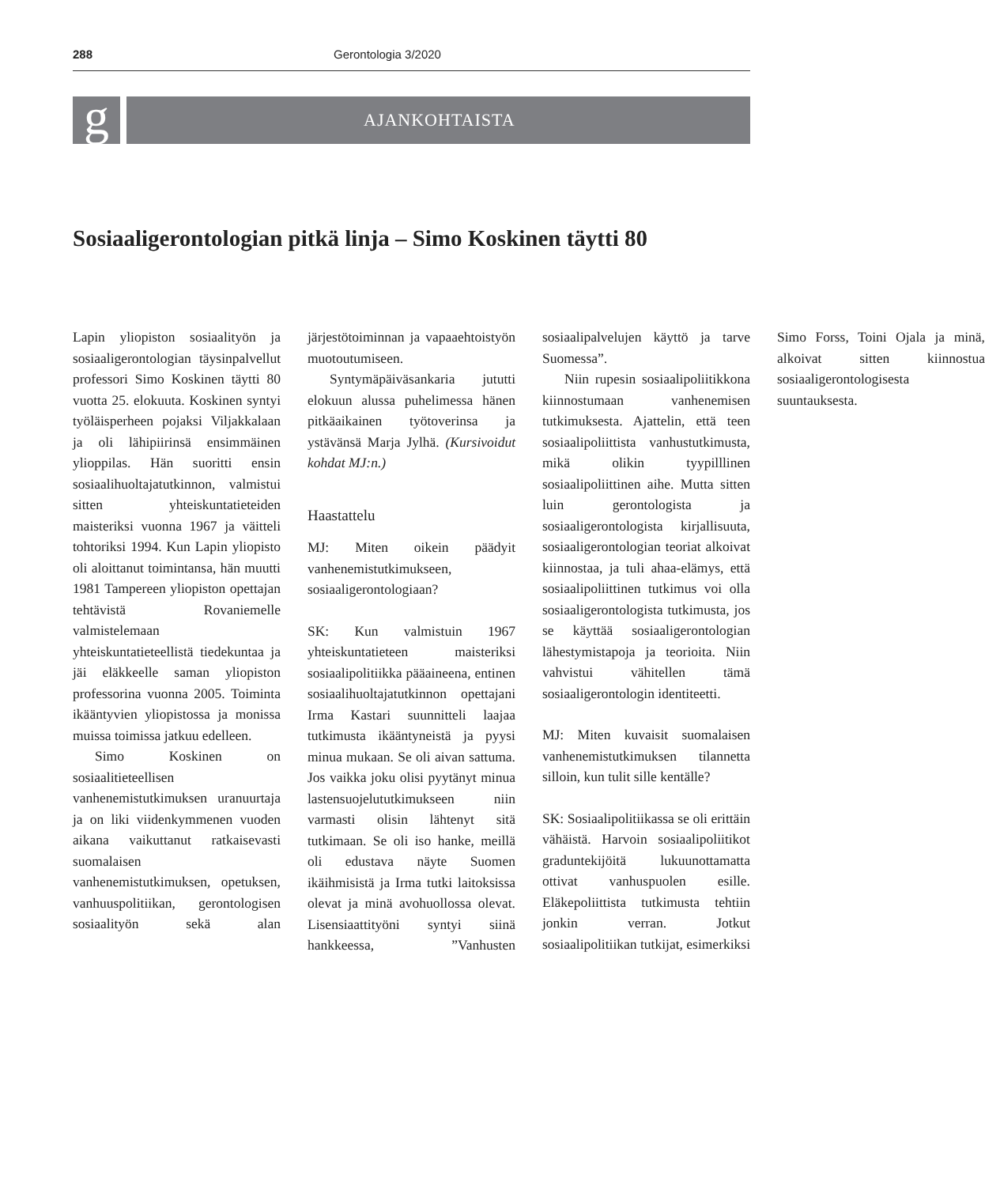288 Gerontologia 3/2020
g
AJANKOHTAISTA
Sosiaaligerontologian pitkä linja – Simo Koskinen täytti 80
Lapin yliopiston sosiaalityön ja sosiaaligerontologian täysinpalvellut professori Simo Koskinen täytti 80 vuotta 25. elokuuta. Koskinen syntyi työläisperheen pojaksi Viljakkalaan ja oli lähipiirinsä ensimmäinen ylioppilas. Hän suoritti ensin sosiaalihuoltajatutkinnon, valmistui sitten yhteiskuntatieteiden maisteriksi vuonna 1967 ja väitteli tohtoriksi 1994. Kun Lapin yliopisto oli aloittanut toimintansa, hän muutti 1981 Tampereen yliopiston opettajan tehtävistä Rovaniemelle valmistelemaan yhteiskuntatieteellistä tiedekuntaa ja jäi eläkkeelle saman yliopiston professorina vuonna 2005. Toiminta ikääntyvien yliopistossa ja monissa muissa toimissa jatkuu edelleen.
Simo Koskinen on sosiaalitieteellisen vanhenemistutkimuksen uranuurtaja ja on liki viidenkymmenen vuoden aikana vaikuttanut ratkaisevasti suomalaisen vanhenemistutkimuksen, opetuksen, vanhuuspolitiikan, gerontologisen sosiaalityön sekä alan järjestötoiminnan ja vapaaehtoistyön muotoutumiseen.
Syntymäpäiväsankaria jututti elokuun alussa puhelimessa hänen pitkäaikainen työtoverinsa ja ystävänsä Marja Jylhä. (Kursivoidut kohdat MJ:n.)
Haastattelu
MJ: Miten oikein päädyit vanhenemistutkimukseen, sosiaaligerontologiaan?
SK: Kun valmistuin 1967 yhteiskuntatieteen maisteriksi sosiaalipolitiikka pääaineena, entinen sosiaalihuoltajatutkinnon opettajani Irma Kastari suunnitteli laajaa tutkimusta ikääntyneistä ja pyysi minua mukaan. Se oli aivan sattuma. Jos vaikka joku olisi pyytänyt minua lastensuojelututkimukseen niin varmasti olisin lähtenyt sitä tutkimaan. Se oli iso hanke, meillä oli edustava näyte Suomen ikäihmisistä ja Irma tutki laitoksissa olevat ja minä avohuollossa olevat. Lisensiaattityöni syntyi siinä hankkeessa, ”Vanhusten sosiaalipalvelujen käyttö ja tarve Suomessa”.
Niin rupesin sosiaalipoliitikkona kiinnostumaan vanhenemisen tutkimuksesta. Ajattelin, että teen sosiaalipoliittista vanhustutkimusta, mikä olikin tyypilllinen sosiaalipoliittinen aihe. Mutta sitten luin gerontologista ja sosiaaligerontologista kirjallisuuta, sosiaaligerontologian teoriat alkoivat kiinnostaa, ja tuli ahaa-elämys, että sosiaalipoliittinen tutkimus voi olla sosiaaligerontologista tutkimusta, jos se käyttää sosiaaligerontologian lähestymistapoja ja teorioita. Niin vahvistui vähitellen tämä sosiaaligerontologin identiteetti.
MJ: Miten kuvaisit suomalaisen vanhenemistutkimuksen tilannetta silloin, kun tulit sille kentälle?
SK: Sosiaalipolitiikassa se oli erittäin vähäistä. Harvoin sosiaalipoliitikot graduntekijöitä lukuunottamatta ottivat vanhuspuolen esille. Eläkepoliittista tutkimusta tehtiin jonkin verran. Jotkut sosiaalipolitiikan tutkijat, esimerkiksi Simo Forss, Toini Ojala ja minä, alkoivat sitten kiinnostua sosiaaligerontologisesta suuntauksesta.